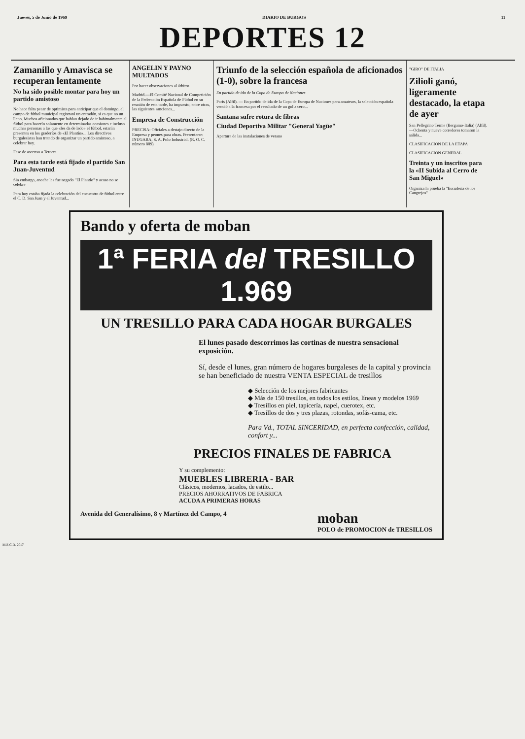Jueves, 5 de Junio de 1969 DIARIO DE BURGOS 11
DEPORTES 12
Zamanillo y Amavisca se recuperan lentamente
No ha sido posible montar para hoy un partido amistoso
No hace falta pecar de optimista para anticipar que el domingo, el campo de fútbol municipal registrará un entradón, si es que no un lleno. Muchos aficionados que habían dejado de ir habitualmente al fútbol para hacerlo solamente en determinadas ocasiones e incluso muchas personas a las que «les da de lado» el fútbol, estarán presentes en los graderíos de «El Plantío»... Los directivos burgalesistas han tratado de organizar un partido amistoso, a celebrar hoy.
Fase de ascenso a Tercera
Para esta tarde está fijado el partido San Juan-Juventud
Sin embargo, anoche les fue negado "El Plantío" y acaso no se celebre
Para hoy estaba fijada la celebración del encuentro de fútbol entre el C. D. San Juan y el Juventud...
ANGELIN Y PAYNO MULTADOS
Por hacer observaciones al árbitro
Madrid.—El Comité Nacional de Competición de la Federación Española de Fútbol en su reunión de esta tarde, ha impuesto, entre otras, las siguientes sanciones...
Empresa de Construcción
PRECISA: Oficiales a destajo directo de la Empresa y peones para obras. Presentarse: INUGARA, S. A. Polo Industrial. (R. O. C. número 809)
Triunfo de la selección española de aficionados (1-0), sobre la francesa
En partido de ida de la Copa de Europa de Naciones
París (Alfil). — En partido de ida de la Copa de Europa de Naciones para amateurs, la selección española venció a la francesa por el resultado de un gol a cero...
Santana sufre rotura de fibras
Ciudad Deportiva Militar "General Yagüe"
Apertura de las instalaciones de verano
"GIRO" DE ITALIA
Zilioli ganó, ligeramente destacado, la etapa de ayer
San Pellegrino Terme (Bergamo-Italia) (Alfil).—Ochenta y nueve corredores tomaron la salida...
CLASIFICACION DE LA ETAPA
CLASIFICACION GENERAL
Treinta y un inscritos para la «II Subida al Cerro de San Miguel»
Organiza la prueba la "Escudería de los Cangrejos"
Bando y oferta de moban
1ª FERIA del TRESILLO 1.969
UN TRESILLO PARA CADA HOGAR BURGALES
El lunes pasado descorrimos las cortinas de nuestra sensacional exposición.
Sí, desde el lunes, gran número de hogares burgaleses de la capital y provincia se han beneficiado de nuestra VENTA ESPECIAL de tresillos
◆ Selección de los mejores fabricantes
◆ Más de 150 tresillos, en todos los estilos, líneas y modelos 1969
◆ Tresillos en piel, tapicería, napel, cuerotex, etc.
◆ Tresillos de dos y tres plazas, rotondas, sofás-cama, etc.
Para Vd., TOTAL SINCERIDAD, en perfecta confección, calidad, confort y...
PRECIOS FINALES DE FABRICA
Y su complemento:
MUEBLES LIBRERIA - BAR
Clásicos, modernos, lacados, de estilo...
PRECIOS AHORRATIVOS DE FABRICA
ACUDA A PRIMERAS HORAS
Avenida del Generalísimo, 8 y Martínez del Campo, 4 moban
POLO de PROMOCION de TRESILLOS
M.E.C.D. 2017